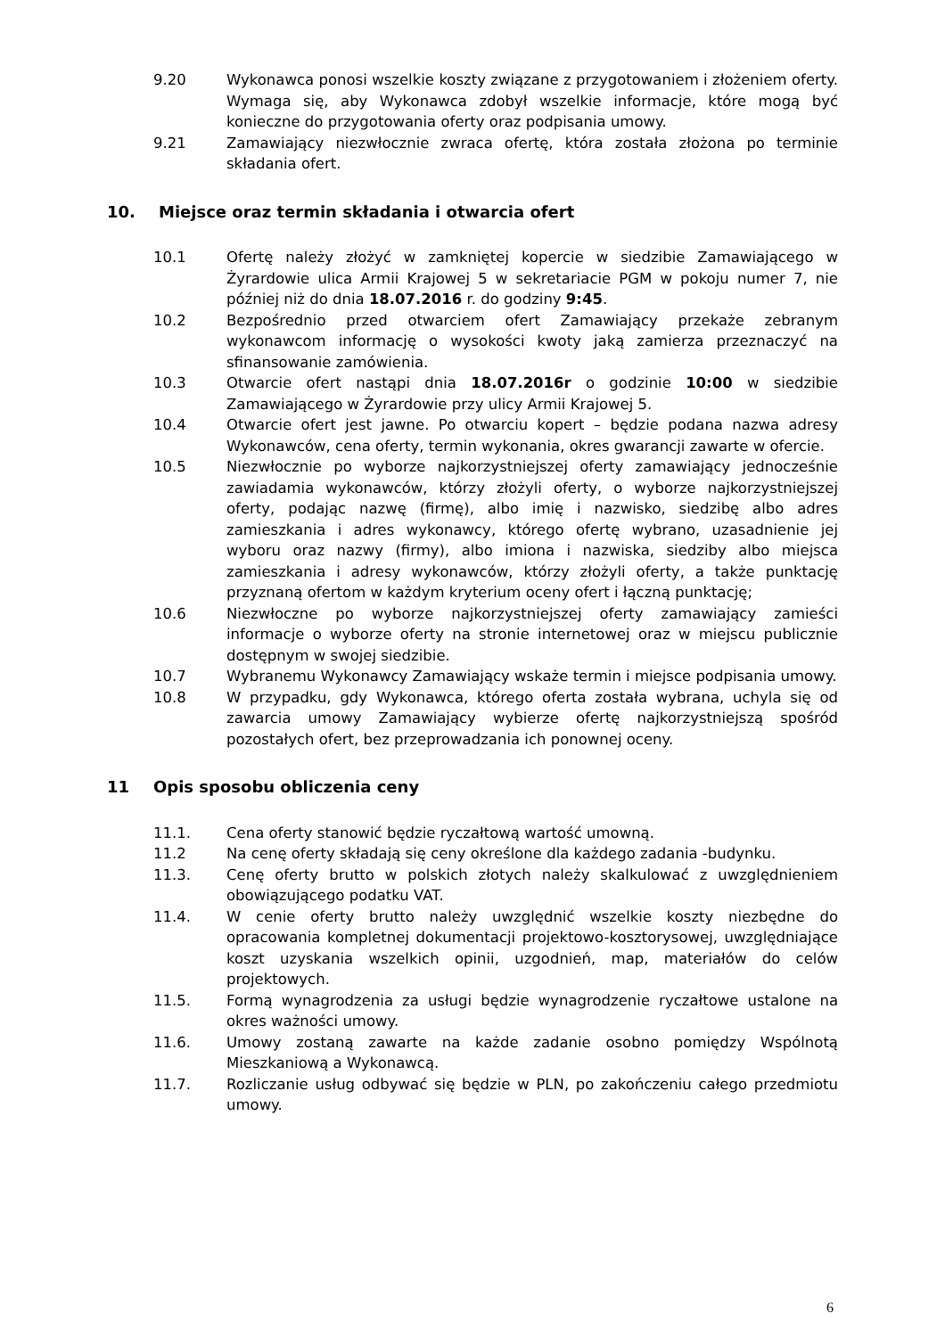9.20 Wykonawca ponosi wszelkie koszty związane z przygotowaniem i złożeniem oferty. Wymaga się, aby Wykonawca zdobył wszelkie informacje, które mogą być konieczne do przygotowania oferty oraz podpisania umowy.
9.21 Zamawiający niezwłocznie zwraca ofertę, która została złożona po terminie składania ofert.
10. Miejsce oraz termin składania i otwarcia ofert
10.1 Ofertę należy złożyć w zamkniętej kopercie w siedzibie Zamawiającego w Żyrardowie ulica Armii Krajowej 5 w sekretariacie PGM w pokoju numer 7, nie później niż do dnia 18.07.2016 r. do godziny 9:45.
10.2 Bezpośrednio przed otwarciem ofert Zamawiający przekaże zebranym wykonawcom informację o wysokości kwoty jaką zamierza przeznaczyć na sfinansowanie zamówienia.
10.3 Otwarcie ofert nastąpi dnia 18.07.2016r o godzinie 10:00 w siedzibie Zamawiającego w Żyrardowie przy ulicy Armii Krajowej 5.
10.4 Otwarcie ofert jest jawne. Po otwarciu kopert – będzie podana nazwa adresy Wykonawców, cena oferty, termin wykonania, okres gwarancji zawarte w ofercie.
10.5 Niezwłocznie po wyborze najkorzystniejszej oferty zamawiający jednocześnie zawiadamia wykonawców, którzy złożyli oferty, o wyborze najkorzystniejszej oferty, podając nazwę (firmę), albo imię i nazwisko, siedzibę albo adres zamieszkania i adres wykonawcy, którego ofertę wybrano, uzasadnienie jej wyboru oraz nazwy (firmy), albo imiona i nazwiska, siedziby albo miejsca zamieszkania i adresy wykonawców, którzy złożyli oferty, a także punktację przyznaną ofertom w każdym kryterium oceny ofert i łączną punktację;
10.6 Niezwłoczne po wyborze najkorzystniejszej oferty zamawiający zamieści informacje o wyborze oferty na stronie internetowej oraz w miejscu publicznie dostępnym w swojej siedzibie.
10.7 Wybranemu Wykonawcy Zamawiający wskaże termin i miejsce podpisania umowy.
10.8 W przypadku, gdy Wykonawca, którego oferta została wybrana, uchyla się od zawarcia umowy Zamawiający wybierze ofertę najkorzystniejszą spośród pozostałych ofert, bez przeprowadzania ich ponownej oceny.
11 Opis sposobu obliczenia ceny
11.1. Cena oferty stanowić będzie ryczałtową wartość umowną.
11.2 Na cenę oferty składają się ceny określone dla każdego zadania -budynku.
11.3. Cenę oferty brutto w polskich złotych należy skalkulować z uwzględnieniem obowiązującego podatku VAT.
11.4. W cenie oferty brutto należy uwzględnić wszelkie koszty niezbędne do opracowania kompletnej dokumentacji projektowo-kosztorysowej, uwzględniające koszt uzyskania wszelkich opinii, uzgodnień, map, materiałów do celów projektowych.
11.5. Formą wynagrodzenia za usługi będzie wynagrodzenie ryczałtowe ustalone na okres ważności umowy.
11.6. Umowy zostaną zawarte na każde zadanie osobno pomiędzy Wspólnotą Mieszkaniową a Wykonawcą.
11.7. Rozliczanie usług odbywać się będzie w PLN, po zakończeniu całego przedmiotu umowy.
6